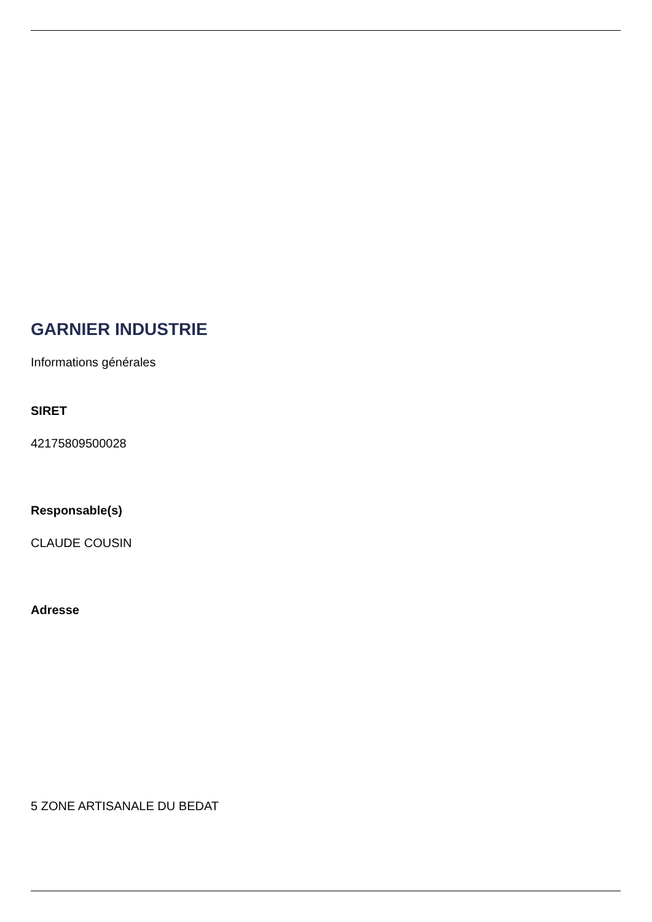GARNIER INDUSTRIE
Informations générales
SIRET
42175809500028
Responsable(s)
CLAUDE COUSIN
Adresse
5 ZONE ARTISANALE DU BEDAT